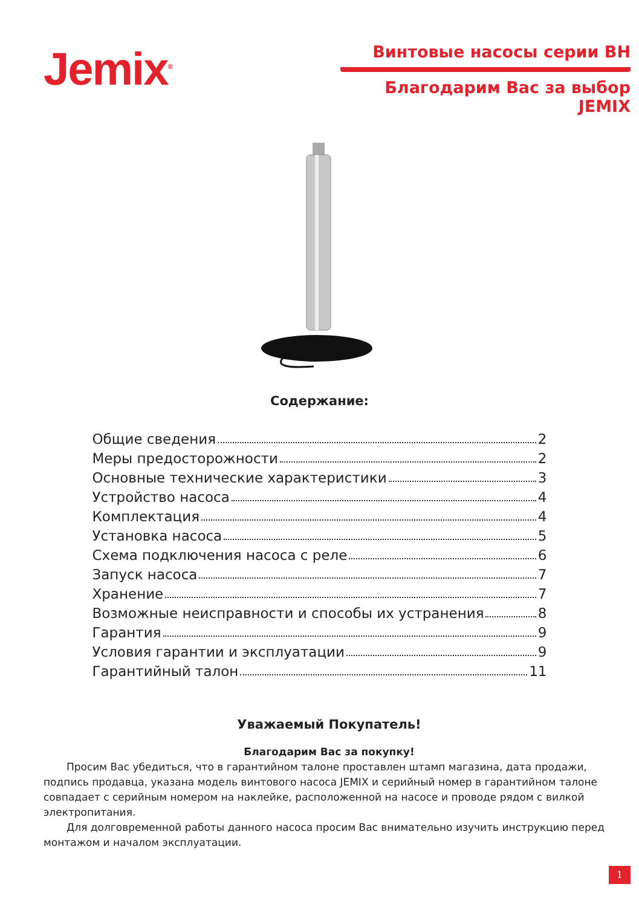Jemix<sup>®</sup>
Винтовые насосы серии ВН
Благодарим Вас за выбор JEMIX
Содержание:
Общие сведения 2
Меры предосторожности 2
Основные технические характеристики 3
Устройство насоса 4
Комплектация 4
Установка насоса 5
Схема подключения насоса с реле 6
Запуск насоса 7
Хранение 7
Возможные неисправности и способы их устранения 8
Гарантия 9
Условия гарантии и эксплуатации 9
Гарантийный талон 11
Уважаемый Покупатель!
Благодарим Вас за покупку!
Просим Вас убедиться, что в гарантийном талоне проставлен штамп магазина, дата продажи, подпись продавца, указана модель винтового насоса JEMIX и серийный номер в гарантийном талоне совпадает с серийным номером на наклейке, расположенной на насосе и проводе рядом с вилкой электропитания.
Для долговременной работы данного насоса просим Вас внимательно изучить инструкцию перед монтажом и началом эксплуатации.
1